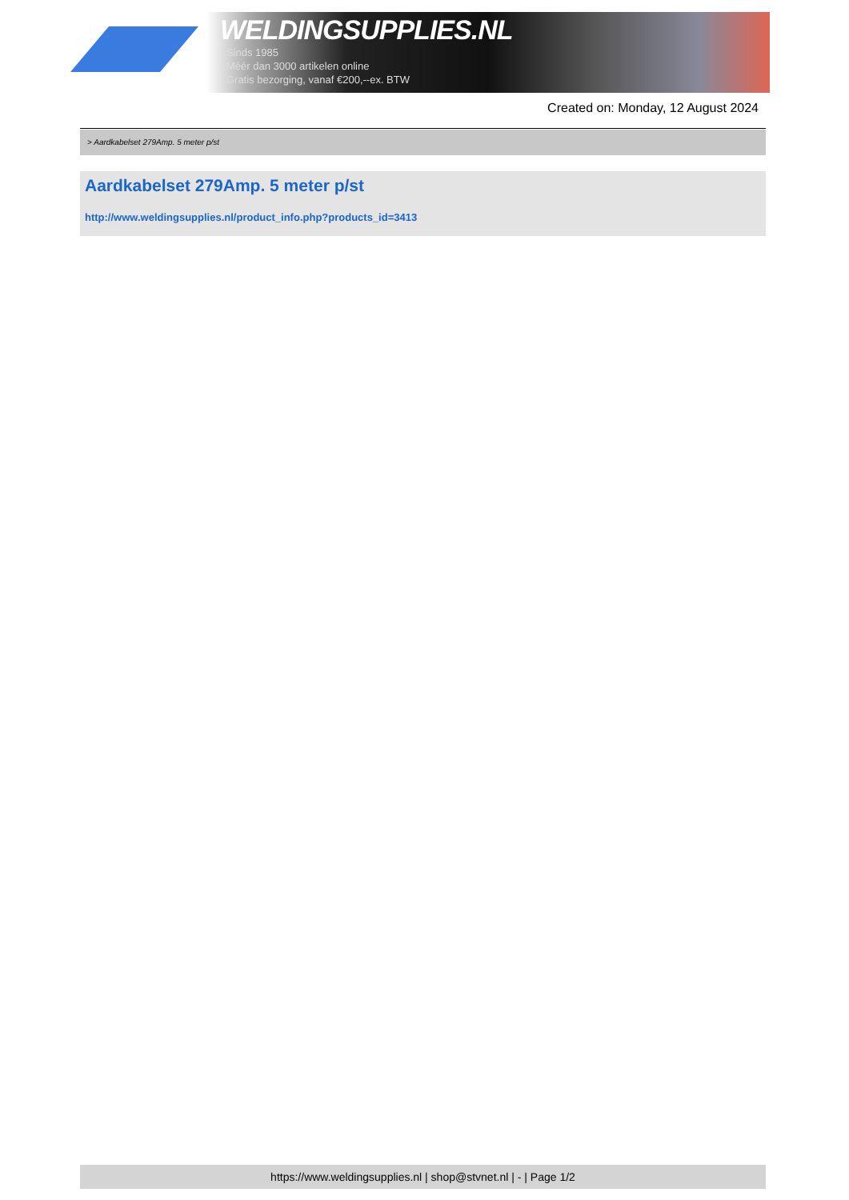WELDINGSUPPLIES.NL
- Sinds 1985
- Méér dan 3000 artikelen online
- Gratis bezorging, vanaf €200,--ex. BTW
Created on: Monday, 12 August 2024
> Aardkabelset 279Amp. 5 meter p/st
Aardkabelset 279Amp. 5 meter p/st
http://www.weldingsupplies.nl/product_info.php?products_id=3413
https://www.weldingsupplies.nl | shop@stvnet.nl | - | Page 1/2